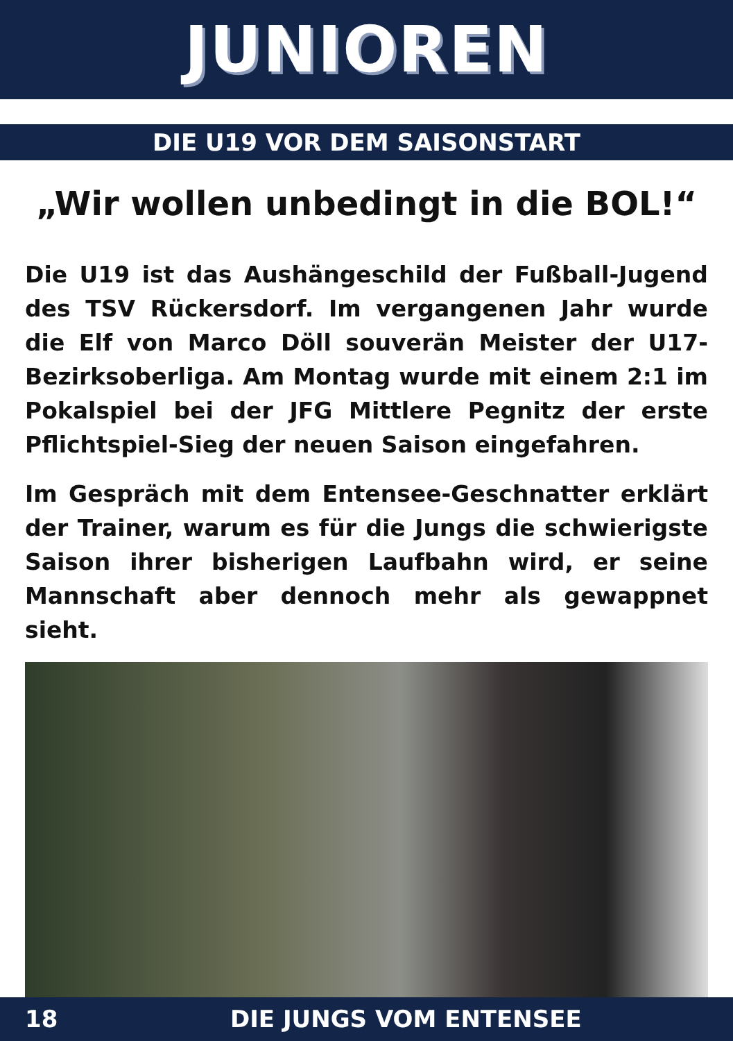JUNIOREN
DIE U19 VOR DEM SAISONSTART
„Wir wollen unbedingt in die BOL!“
Die U19 ist das Aushängeschild der Fußball-Jugend des TSV Rückersdorf. Im vergangenen Jahr wurde die Elf von Marco Döll souverän Meister der U17-Bezirksoberliga. Am Montag wurde mit einem 2:1 im Pokalspiel bei der JFG Mittlere Pegnitz der erste Pflichtspiel-Sieg der neuen Saison eingefahren.
Im Gespräch mit dem Entensee-Geschnatter erklärt der Trainer, warum es für die Jungs die schwierigste Saison ihrer bisherigen Laufbahn wird, er seine Mannschaft aber dennoch mehr als gewappnet sieht.
18 DIE JUNGS VOM ENTENSEE